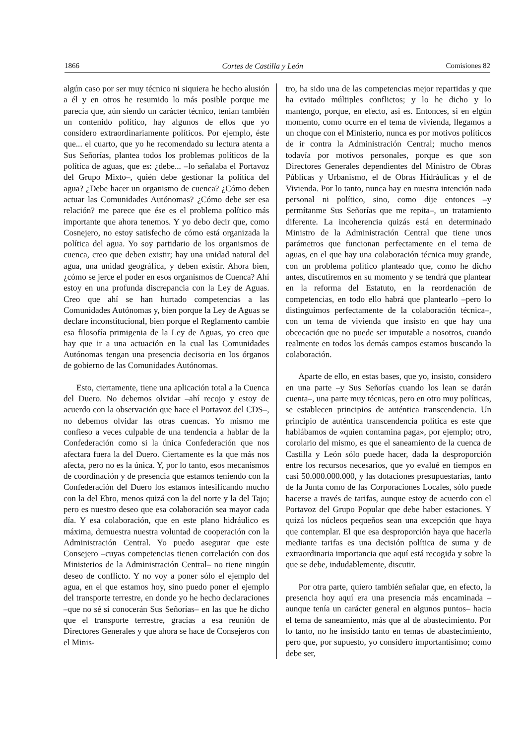1866 Cortes de Castilla y León Comisiones 82
algún caso por ser muy técnico ni siquiera he hecho alusión a él y en otros he resumido lo más posible porque me parecía que, aún siendo un carácter técnico, tenían también un contenido político, hay algunos de ellos que yo considero extraordinariamente políticos. Por ejemplo, éste que... el cuarto, que yo he recomendado su lectura atenta a Sus Señorías, plantea todos los problemas políticos de la política de aguas, que es: ¿debe... –lo señalaba el Portavoz del Grupo Mixto–, quién debe gestionar la política del agua? ¿Debe hacer un organismo de cuenca? ¿Cómo deben actuar las Comunidades Autónomas? ¿Cómo debe ser esa relación? me parece que ése es el problema político más importante que ahora tenemos. Y yo debo decir que, como Cosnejero, no estoy satisfecho de cómo está organizada la política del agua. Yo soy partidario de los organismos de cuenca, creo que deben existir; hay una unidad natural del agua, una unidad geográfica, y deben existir. Ahora bien, ¿cómo se jerce el poder en esos organismos de Cuenca? Ahí estoy en una profunda discrepancia con la Ley de Aguas. Creo que ahí se han hurtado competencias a las Comunidades Autónomas y, bien porque la Ley de Aguas se declare inconstitucional, bien porque el Reglamento cambie esa filosofía primigenia de la Ley de Aguas, yo creo que hay que ir a una actuación en la cual las Comunidades Autónomas tengan una presencia decisoria en los órganos de gobierno de las Comunidades Autónomas.
Esto, ciertamente, tiene una aplicación total a la Cuenca del Duero. No debemos olvidar –ahí recojo y estoy de acuerdo con la observación que hace el Portavoz del CDS–, no debemos olvidar las otras cuencas. Yo mismo me confieso a veces culpable de una tendencia a hablar de la Confederación como si la única Confederación que nos afectara fuera la del Duero. Ciertamente es la que más nos afecta, pero no es la única. Y, por lo tanto, esos mecanismos de coordinación y de presencia que estamos teniendo con la Confederación del Duero los estamos intesificando mucho con la del Ebro, menos quizá con la del norte y la del Tajo; pero es nuestro deseo que esa colaboración sea mayor cada día. Y esa colaboración, que en este plano hidráulico es máxima, demuestra nuestra voluntad de cooperación con la Administración Central. Yo puedo asegurar que este Consejero –cuyas competencias tienen correlación con dos Ministerios de la Administración Central– no tiene ningún deseo de conflicto. Y no voy a poner sólo el ejemplo del agua, en el que estamos hoy, sino puedo poner el ejemplo del transporte terrestre, en donde yo he hecho declaraciones –que no sé si conocerán Sus Señorías– en las que he dicho que el transporte terrestre, gracias a esa reunión de Directores Generales y que ahora se hace de Consejeros con el Minis-
tro, ha sido una de las competencias mejor repartidas y que ha evitado múltiples conflictos; y lo he dicho y lo mantengo, porque, en efecto, así es. Entonces, si en elgún momento, como ocurre en el tema de vivienda, llegamos a un choque con el Ministerio, nunca es por motivos políticos de ir contra la Administración Central; mucho menos todavía por motivos personales, porque es que son Directores Generales dependientes del Ministro de Obras Públicas y Urbanismo, el de Obras Hidráulicas y el de Vivienda. Por lo tanto, nunca hay en nuestra intención nada personal ni político, sino, como dije entonces –y permítanme Sus Señorías que me repita–, un tratamiento diferente. La incoherencia quizás está en determinado Ministro de la Administración Central que tiene unos parámetros que funcionan perfectamente en el tema de aguas, en el que hay una colaboración técnica muy grande, con un problema político planteado que, como he dicho antes, discutiremos en su momento y se tendrá que plantear en la reforma del Estatuto, en la reordenación de competencias, en todo ello habrá que plantearlo –pero lo distinguimos perfectamente de la colaboración técnica–, con un tema de vivienda que insisto en que hay una obcecación que no puede ser imputable a nosotros, cuando realmente en todos los demás campos estamos buscando la colaboración.
Aparte de ello, en estas bases, que yo, insisto, considero en una parte –y Sus Señorías cuando los lean se darán cuenta–, una parte muy técnicas, pero en otro muy políticas, se establecen principios de auténtica transcendencia. Un principio de auténtica transcendencia política es este que hablábamos de «quien contamina paga», por ejemplo; otro, corolario del mismo, es que el saneamiento de la cuenca de Castilla y León sólo puede hacer, dada la desproporción entre los recursos necesarios, que yo evalué en tiempos en casi 50.000.000.000, y las dotaciones presupuestarias, tanto de la Junta como de las Corporaciones Locales, sólo puede hacerse a través de tarifas, aunque estoy de acuerdo con el Portavoz del Grupo Popular que debe haber estaciones. Y quizá los núcleos pequeños sean una excepción que haya que contemplar. El que esa desproporción haya que hacerla mediante tarifas es una decisión política de suma y de extraordinaria importancia que aquí está recogida y sobre la que se debe, indudablemente, discutir.
Por otra parte, quiero también señalar que, en efecto, la presencia hoy aquí era una presencia más encaminada –aunque tenía un carácter general en algunos puntos– hacia el tema de saneamiento, más que al de abastecimiento. Por lo tanto, no he insistido tanto en temas de abastecimiento, pero que, por supuesto, yo considero importantísimo; como debe ser,